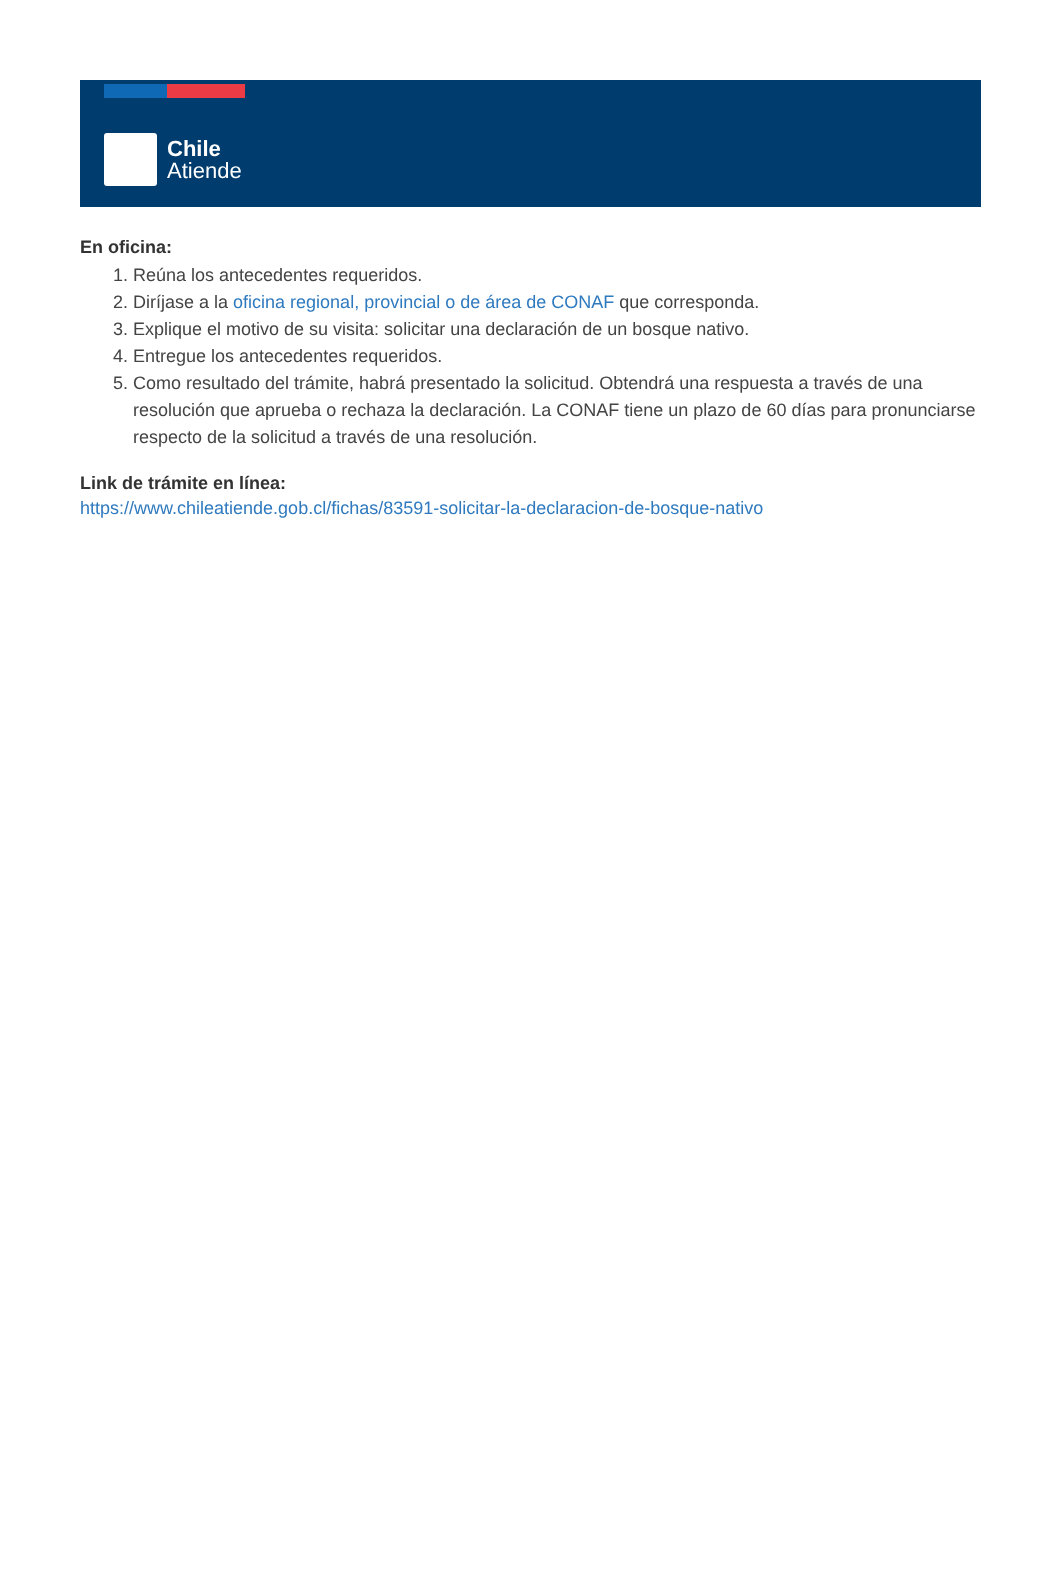Chile
Atiende
En oficina:
1. Reúna los antecedentes requeridos.
2. Diríjase a la oficina regional, provincial o de área de CONAF que corresponda.
3. Explique el motivo de su visita: solicitar una declaración de un bosque nativo.
4. Entregue los antecedentes requeridos.
5. Como resultado del trámite, habrá presentado la solicitud. Obtendrá una respuesta a través de una resolución que aprueba o rechaza la declaración. La CONAF tiene un plazo de 60 días para pronunciarse respecto de la solicitud a través de una resolución.
Link de trámite en línea:
https://www.chileatiende.gob.cl/fichas/83591-solicitar-la-declaracion-de-bosque-nativo